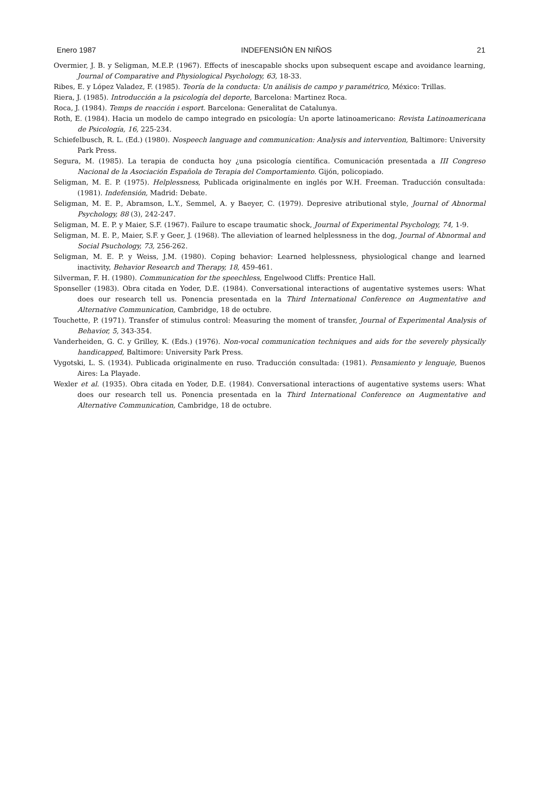Enero 1987 INDEFENSIÓN EN NIÑOS 21
Overmier, J. B. y Seligman, M.E.P. (1967). Effects of inescapable shocks upon subsequent escape and avoidance learning, Journal of Comparative and Physiological Psychology, 63, 18-33.
Ribes, E. y López Valadez, F. (1985). Teoría de la conducta: Un análisis de campo y paramétrico, México: Trillas.
Riera, J. (1985). Introducción a la psicología del deporte, Barcelona: Martinez Roca.
Roca, J. (1984). Temps de reacción i esport. Barcelona: Generalitat de Catalunya.
Roth, E. (1984). Hacia un modelo de campo integrado en psicología: Un aporte latinoamericano: Revista Latinoamericana de Psicología, 16, 225-234.
Schiefelbusch, R. L. (Ed.) (1980). Nospeech language and communication: Analysis and intervention, Baltimore: University Park Press.
Segura, M. (1985). La terapia de conducta hoy ¿una psicología científica. Comunicación presentada a III Congreso Nacional de la Asociación Española de Terapia del Comportamiento. Gijón, policopiado.
Seligman, M. E. P. (1975). Helplessness, Publicada originalmente en inglés por W.H. Freeman. Traducción consultada: (1981). Indefensión, Madrid: Debate.
Seligman, M. E. P., Abramson, L.Y., Semmel, A. y Baeyer, C. (1979). Depresive atributional style, Journal of Abnormal Psychology, 88 (3), 242-247.
Seligman, M. E. P. y Maier, S.F. (1967). Failure to escape traumatic shock, Journal of Experimental Psychology, 74, 1-9.
Seligman, M. E. P., Maier, S.F. y Geer, J. (1968). The alleviation of learned helplessness in the dog, Journal of Abnormal and Social Psuchology, 73, 256-262.
Seligman, M. E. P. y Weiss, J.M. (1980). Coping behavior: Learned helplessness, physiological change and learned inactivity, Behavior Research and Therapy, 18, 459-461.
Silverman, F. H. (1980). Communication for the speechless, Engelwood Cliffs: Prentice Hall.
Sponseller (1983). Obra citada en Yoder, D.E. (1984). Conversational interactions of augentative systemes users: What does our research tell us. Ponencia presentada en la Third International Conference on Augmentative and Alternative Communication, Cambridge, 18 de octubre.
Touchette, P. (1971). Transfer of stimulus control: Measuring the moment of transfer, Journal of Experimental Analysis of Behavior, 5, 343-354.
Vanderheiden, G. C. y Grilley, K. (Eds.) (1976). Non-vocal communication techniques and aids for the severely physically handicapped, Baltimore: University Park Press.
Vygotski, L. S. (1934). Publicada originalmente en ruso. Traducción consultada: (1981). Pensamiento y lenguaje, Buenos Aires: La Playade.
Wexler et al. (1935). Obra citada en Yoder, D.E. (1984). Conversational interactions of augentative systems users: What does our research tell us. Ponencia presentada en la Third International Conference on Augmentative and Alternative Communication, Cambridge, 18 de octubre.